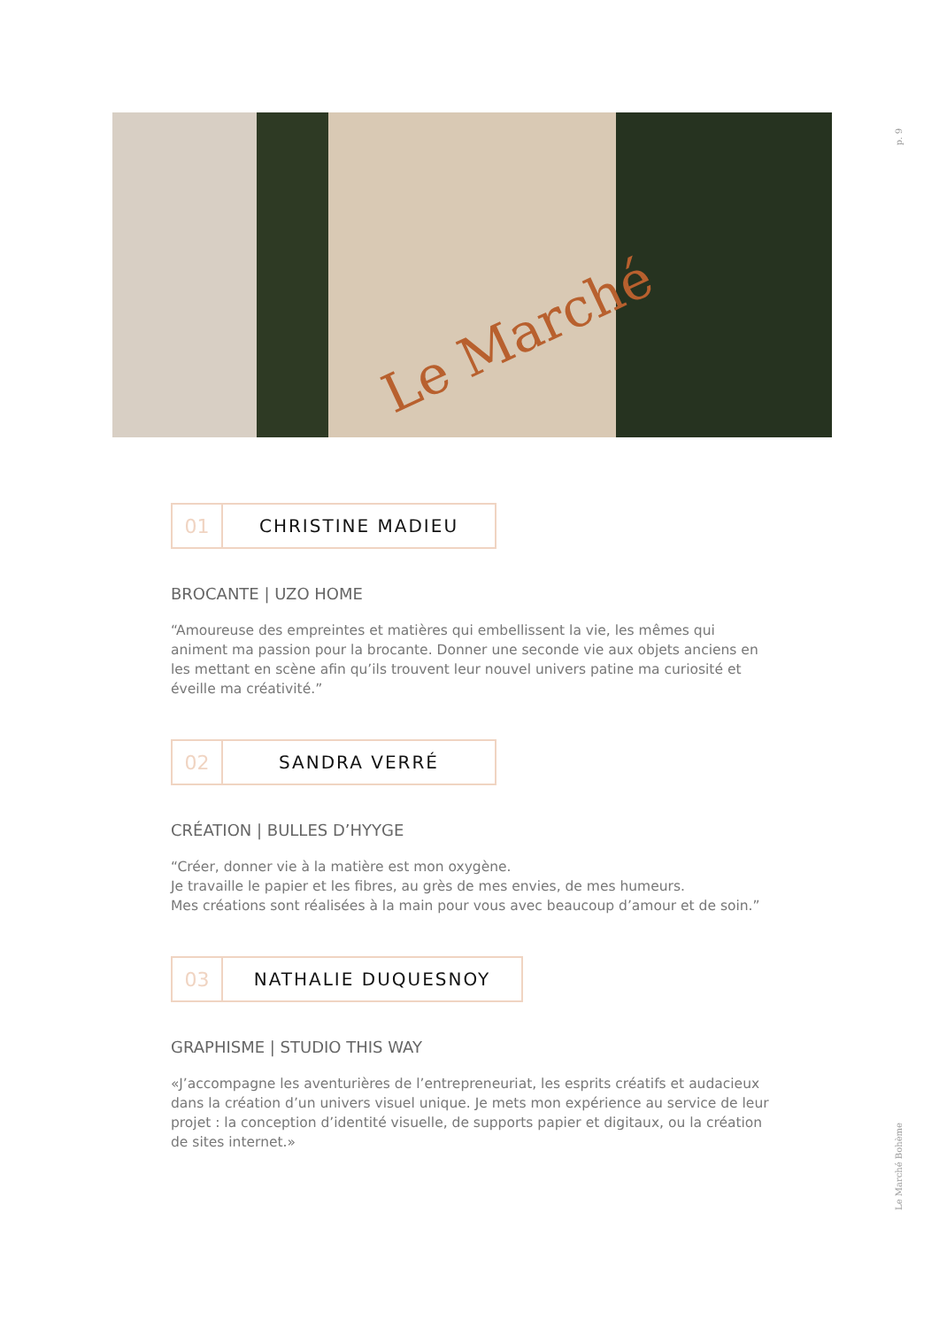Le Marché
p. 9
Le Marché Bohème
01 CHRISTINE MADIEU
BROCANTE | UZO HOME
“Amoureuse des empreintes et matières qui embellissent la vie, les mêmes qui animent ma passion pour la brocante. Donner une seconde vie aux objets anciens en les mettant en scène afin qu’ils trouvent leur nouvel univers patine ma curiosité et éveille ma créativité.”
02 SANDRA VERRÉ
CRÉATION | BULLES D’HYYGE
“Créer, donner vie à la matière est mon oxygène.
Je travaille le papier et les fibres, au grès de mes envies, de mes humeurs.
Mes créations sont réalisées à la main pour vous avec beaucoup d’amour et de soin.”
03 NATHALIE DUQUESNOY
GRAPHISME | STUDIO THIS WAY
«J’accompagne les aventurières de l’entrepreneuriat, les esprits créatifs et audacieux dans la création d’un univers visuel unique. Je mets mon expérience au service de leur projet : la conception d’identité visuelle, de supports papier et digitaux, ou la création de sites internet.»